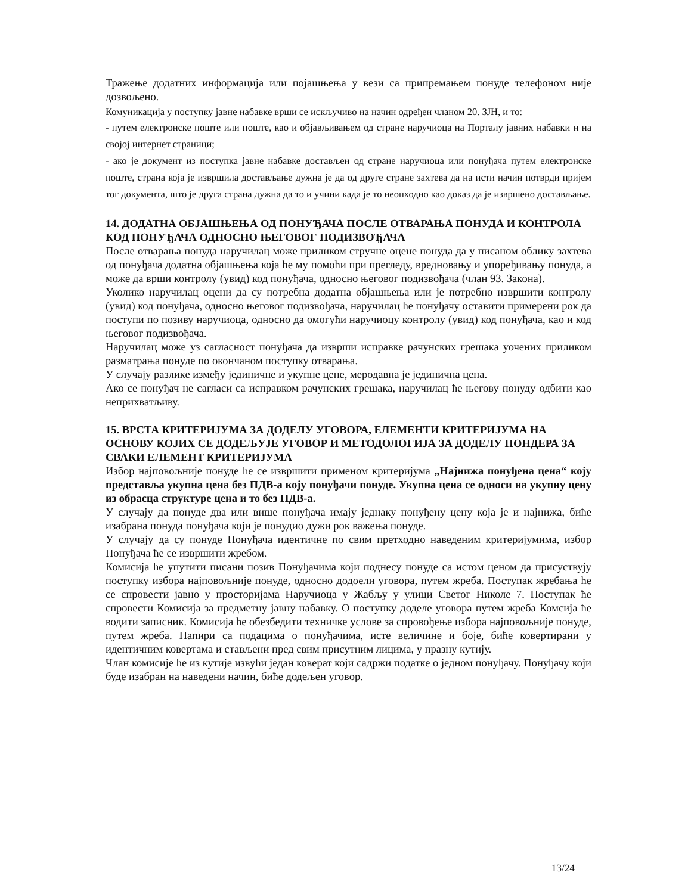Тражење додатних информација или појашњења у вези са припремањем понуде телефоном није дозвољено.
Комуникација у поступку јавне набавке врши се искључиво на начин одређен чланом 20. ЗЈН, и то:
- путем електронске поште или поште, као и објављивањем од стране наручиоца на Порталу јавних набавки и на својој интернет страници;
- ако је документ из поступка јавне набавке достављен од стране наручиоца или понуђача путем електронске поште, страна која је извршила достављање дужна је да од друге стране захтева да на исти начин потврди пријем тог документа, што је друга страна дужна да то и учини када је то неопходно као доказ да је извршено достављање.
14. ДОДАТНА ОБЈАШЊЕЊА ОД ПОНУЂАЧА ПОСЛЕ ОТВАРАЊА ПОНУДА И КОНТРОЛА КОД ПОНУЂАЧА ОДНОСНО ЊЕГОВОГ ПОДИЗВОЂАЧА
После отварања понуда наручилац може приликом стручне оцене понуда да у писаном облику захтева од понуђача додатна објашњења која ће му помоћи при прегледу, вредновању и упоређивању понуда, а може да врши контролу (увид) код понуђача, односно његовог подизвођача (члан 93. Закона).
Уколико наручилац оцени да су потребна додатна објашњења или је потребно извршити контролу (увид) код понуђача, односно његовог подизвођача, наручилац ће понуђачу оставити примерени рок да поступи по позиву наручиоца, односно да омогући наручиоцу контролу (увид) код понуђача, као и код његовог подизвођача.
Наручилац може уз сагласност понуђача да изврши исправке рачунских грешака уочених приликом разматрања понуде по окончаном поступку отварања.
У случају разлике између јединичне и укупне цене, меродавна је јединична цена.
Ако се понуђач не сагласи са исправком рачунских грешака, наручилац ће његову понуду одбити као неприхватљиву.
15. ВРСТА КРИТЕРИЈУМА ЗА ДОДЕЛУ УГОВОРА, ЕЛЕМЕНТИ КРИТЕРИЈУМА НА ОСНОВУ КОЈИХ СЕ ДОДЕЉУЈЕ УГОВОР И МЕТОДОЛОГИЈА ЗА ДОДЕЛУ ПОНДЕРА ЗА СВАКИ ЕЛЕМЕНТ КРИТЕРИЈУМА
Избор најповољније понуде ће се извршити применом критеријума „Најнижа понуђена цена“ коју представља укупна цена без ПДВ-а коју понуђачи понуде. Укупна цена се односи на укупну цену из обрасца структуре цена и то без ПДВ-а.
У случају да понуде два или више понуђача имају једнаку понуђену цену која је и најнижа, биће изабрана понуда понуђача који је понудио дужи рок важења понуде.
У случају да су понуде Понуђача идентичне по свим претходно наведеним критеријумима, избор Понуђача ће се извршити жребом.
Комисија ће упутити писани позив Понуђачима који поднесу понуде са истом ценом да присуствују поступку избора најповољније понуде, односно додоели уговора, путем жреба. Поступак жребања ће се спровести јавно у просторијама Наручиоца у Жабљу у улици Светог Николе 7. Поступак ће спровести Комисија за предметну јавну набавку. О поступку доделе уговора путем жреба Комсија ће водити записник. Комисија ће обезбедити техничке услове за спровођење избора најповољније понуде, путем жреба. Папири са подацима о понуђачима, исте величине и боје, биће ковертирани у идентичним ковертама и стављени пред свим присутним лицима, у празну кутију.
Члан комисије ће из кутије извући један коверат који садржи податке о једном понуђачу. Понуђачу који буде изабран на наведени начин, биће додељен уговор.
13/24